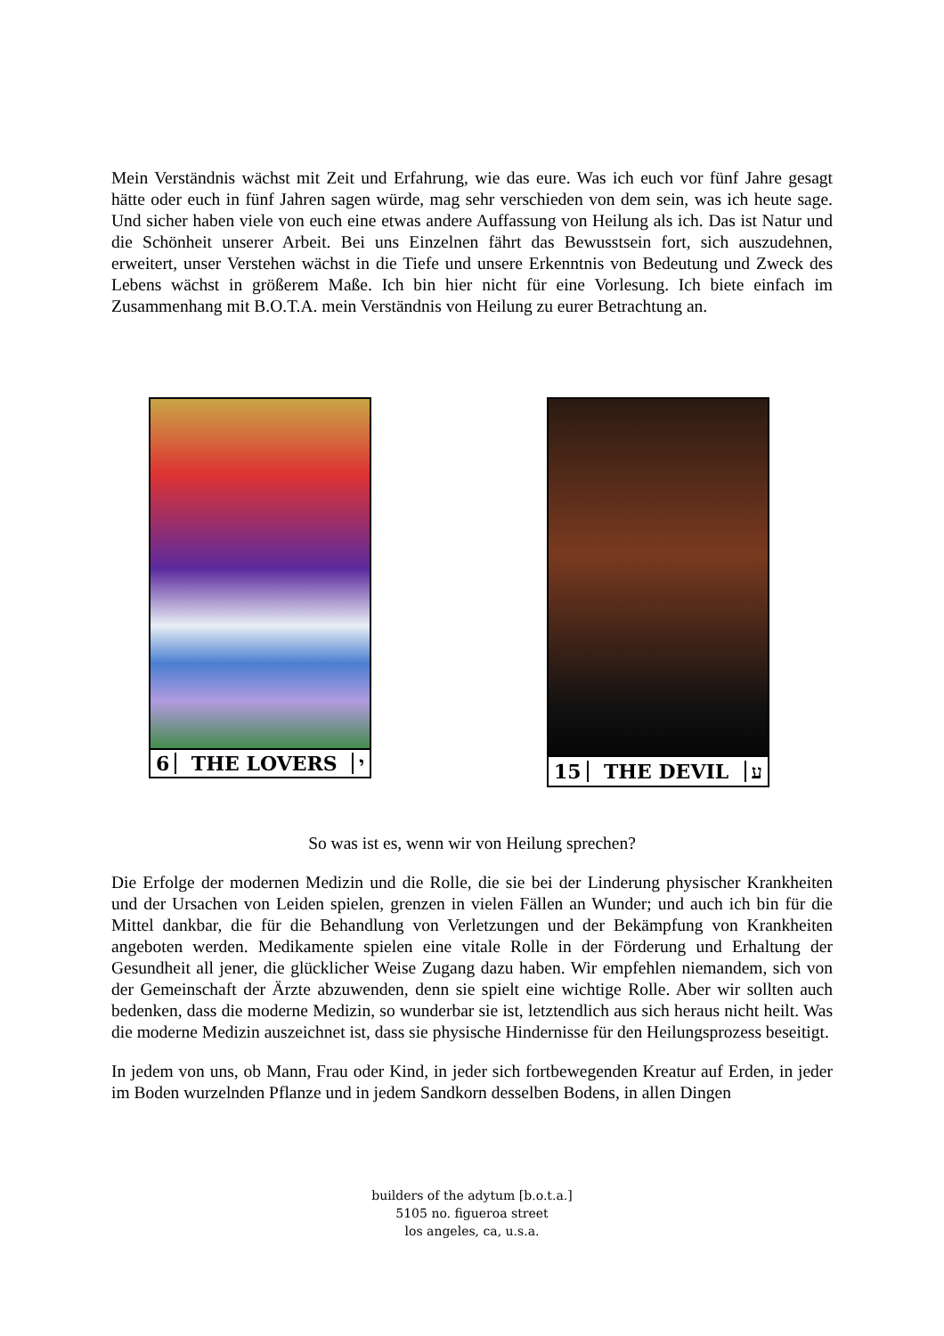Mein Verständnis wächst mit Zeit und Erfahrung, wie das eure. Was ich euch vor fünf Jahre gesagt hätte oder euch in fünf Jahren sagen würde, mag sehr verschieden von dem sein, was ich heute sage. Und sicher haben viele von euch eine etwas andere Auffassung von Heilung als ich. Das ist Natur und die Schönheit unserer Arbeit. Bei uns Einzelnen fährt das Bewusstsein fort, sich auszudehnen, erweitert, unser Verstehen wächst in die Tiefe und unsere Erkenntnis von Bedeutung und Zweck des Lebens wächst in größerem Maße. Ich bin hier nicht für eine Vorlesung. Ich biete einfach im Zusammenhang mit B.O.T.A. mein Verständnis von Heilung zu eurer Betrachtung an.
6 THE LOVERS י 15 THE DEVIL ע
So was ist es, wenn wir von Heilung sprechen?
Die Erfolge der modernen Medizin und die Rolle, die sie bei der Linderung physischer Krankheiten und der Ursachen von Leiden spielen, grenzen in vielen Fällen an Wunder; und auch ich bin für die Mittel dankbar, die für die Behandlung von Verletzungen und der Bekämpfung von Krankheiten angeboten werden. Medikamente spielen eine vitale Rolle in der Förderung und Erhaltung der Gesundheit all jener, die glücklicher Weise Zugang dazu haben. Wir empfehlen niemandem, sich von der Gemeinschaft der Ärzte abzuwenden, denn sie spielt eine wichtige Rolle. Aber wir sollten auch bedenken, dass die moderne Medizin, so wunderbar sie ist, letztendlich aus sich heraus nicht heilt. Was die moderne Medizin auszeichnet ist, dass sie physische Hindernisse für den Heilungsprozess beseitigt.
In jedem von uns, ob Mann, Frau oder Kind, in jeder sich fortbewegenden Kreatur auf Erden, in jeder im Boden wurzelnden Pflanze und in jedem Sandkorn desselben Bodens, in allen Dingen
builders of the adytum [b.o.t.a.]
5105 no. figueroa street
los angeles, ca, u.s.a.